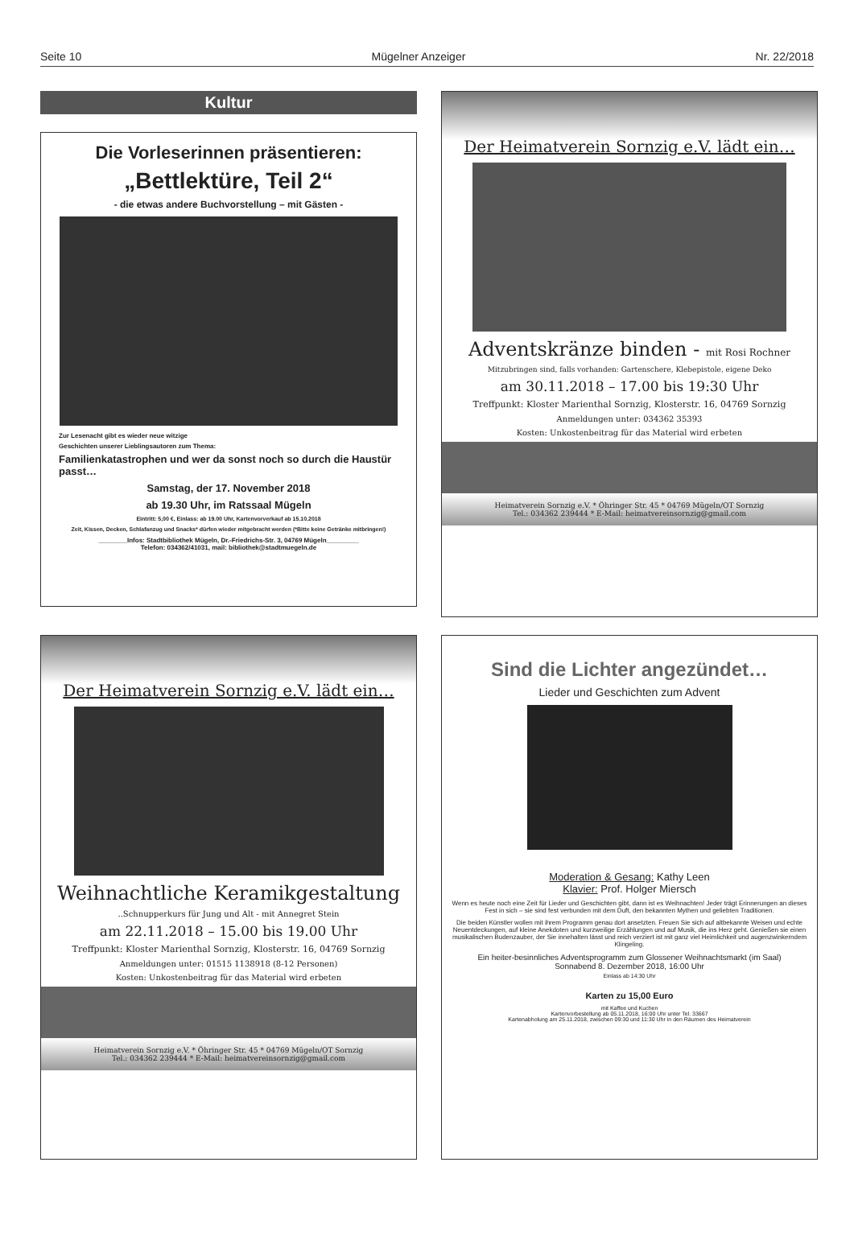Seite 10 Mügelner Anzeiger Nr. 22/2018
Kultur
Die Vorleserinnen präsentieren:
„Bettlektüre, Teil 2“
- die etwas andere Buchvorstellung – mit Gästen -
Zur Lesenacht gibt es wieder neue witzige
Geschichten unserer Lieblingsautoren zum Thema:
Familienkatastrophen und wer da sonst noch so durch die Haustür passt…
Samstag, der 17. November 2018
ab 19.30 Uhr, im Ratssaal Mügeln
Eintritt: 5,00 €, Einlass: ab 19.00 Uhr, Kartenvorverkauf ab 15.10.2018
Zeit, Kissen, Decken, Schlafanzug und Snacks* dürfen wieder mitgebracht werden (*Bitte keine Getränke mitbringen!)
________Infos: Stadtbibliothek Mügeln, Dr.-Friedrichs-Str. 3, 04769 Mügeln_________
Telefon: 034362/41031, mail: bibliothek@stadtmuegeln.de
Der Heimatverein Sornzig e.V. lädt ein…
Adventskränze binden - mit Rosi Rochner
Mitzubringen sind, falls vorhanden: Gartenschere, Klebepistole, eigene Deko
am 30.11.2018 – 17.00 bis 19:30 Uhr
Treffpunkt: Kloster Marienthal Sornzig, Klosterstr. 16, 04769 Sornzig
Anmeldungen unter: 034362 35393
Kosten: Unkostenbeitrag für das Material wird erbeten
Heimatverein Sornzig e.V. * Öhringer Str. 45 * 04769 Mügeln/OT Sornzig
Tel.: 034362 239444 * E-Mail: heimatvereinsornzig@gmail.com
Der Heimatverein Sornzig e.V. lädt ein…
Weihnachtliche Keramikgestaltung
..Schnupperkurs für Jung und Alt - mit Annegret Stein
am 22.11.2018 – 15.00 bis 19.00 Uhr
Treffpunkt: Kloster Marienthal Sornzig, Klosterstr. 16, 04769 Sornzig
Anmeldungen unter: 01515 1138918 (8-12 Personen)
Kosten: Unkostenbeitrag für das Material wird erbeten
Heimatverein Sornzig e.V. * Öhringer Str. 45 * 04769 Mügeln/OT Sornzig
Tel.: 034362 239444 * E-Mail: heimatvereinsornzig@gmail.com
Sind die Lichter angezündet…
Lieder und Geschichten zum Advent
Moderation & Gesang: Kathy Leen
Klavier: Prof. Holger Miersch
Wenn es heute noch eine Zeit für Lieder und Geschichten gibt, dann ist es Weihnachten! Jeder trägt Erinnerungen an dieses Fest in sich – sie sind fest verbunden mit dem Duft, den bekannten Mythen und geliebten Traditionen.
Die beiden Künstler wollen mit ihrem Programm genau dort ansetzten. Freuen Sie sich auf altbekannte Weisen und echte Neuentdeckungen, auf kleine Anekdoten und kurzweilige Erzählungen und auf Musik, die ins Herz geht. Genießen sie einen musikalischen Budenzauber, der Sie innehalten lässt und reich verziert ist mit ganz viel Heimlichkeit und augenzwinkerndem Klingeling.
Ein heiter-besinnliches Adventsprogramm zum Glossener Weihnachtsmarkt (im Saal)
Sonnabend 8. Dezember 2018, 16:00 Uhr
Einlass ab 14:30 Uhr
Karten zu 15,00 Euro
mit Kaffee und Kuchen
Kartenvorbestellung ab 05.11.2018, 16:00 Uhr unter Tel. 33667
Kartenabholung am 25.11.2018, zwischen 09:30 und 11:30 Uhr in den Räumen des Heimatverein